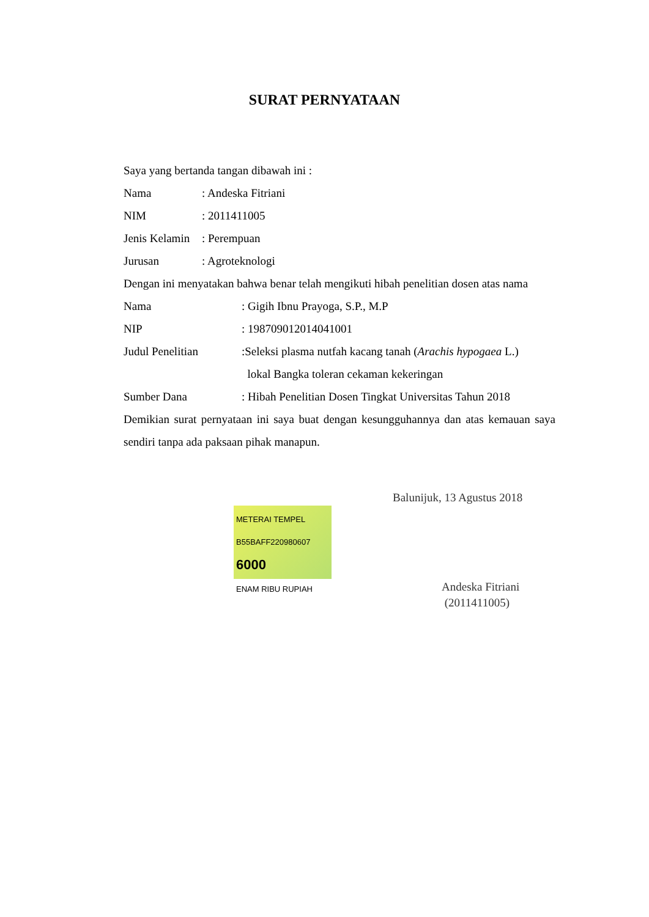SURAT PERNYATAAN
Saya yang bertanda tangan dibawah ini :
Nama: Andeska Fitriani
NIM: 2011411005
Jenis Kelamin: Perempuan
Jurusan: Agroteknologi
Dengan ini menyatakan bahwa benar telah mengikuti hibah penelitian dosen atas nama
Nama: Gigih Ibnu Prayoga, S.P., M.P
NIP: 198709012014041001
Judul Penelitian:Seleksi plasma nutfah kacang tanah (Arachis hypogaea L.)
lokal Bangka toleran cekaman kekeringan
Sumber Dana: Hibah Penelitian Dosen Tingkat Universitas Tahun 2018
Demikian surat pernyataan ini saya buat dengan kesungguhannya dan atas kemauan saya sendiri tanpa ada paksaan pihak manapun.
Balunijuk, 13 Agustus 2018
METERAI TEMPEL
B55BAFF220980607
6000
ENAM RIBU RUPIAH
Andeska Fitriani
(2011411005)